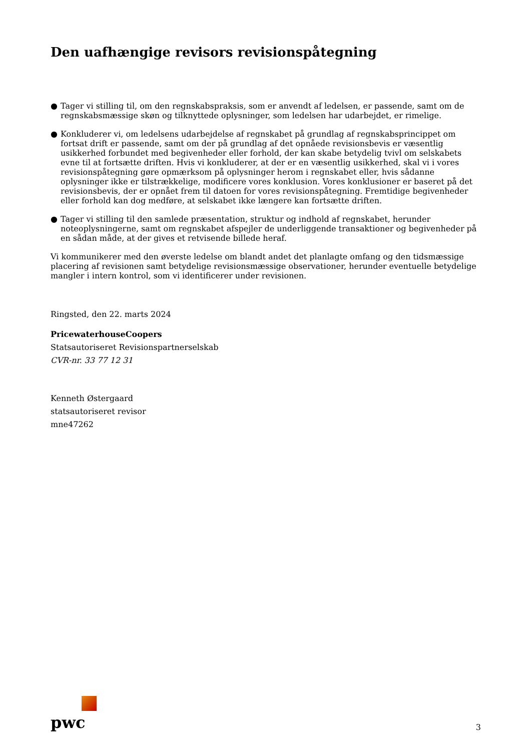Den uafhængige revisors revisionspåtegning
● Tager vi stilling til, om den regnskabspraksis, som er anvendt af ledelsen, er passende, samt om de regnskabsmæssige skøn og tilknyttede oplysninger, som ledelsen har udarbejdet, er rimelige.
● Konkluderer vi, om ledelsens udarbejdelse af regnskabet på grundlag af regnskabsprincippet om fortsat drift er passende, samt om der på grundlag af det opnåede revisionsbevis er væsentlig usikkerhed forbundet med begivenheder eller forhold, der kan skabe betydelig tvivl om selskabets evne til at fortsætte driften. Hvis vi konkluderer, at der er en væsentlig usikkerhed, skal vi i vores revisionspåtegning gøre opmærksom på oplysninger herom i regnskabet eller, hvis sådanne oplysninger ikke er tilstrækkelige, modificere vores konklusion. Vores konklusioner er baseret på det revisionsbevis, der er opnået frem til datoen for vores revisionspåtegning. Fremtidige begivenheder eller forhold kan dog medføre, at selskabet ikke længere kan fortsætte driften.
● Tager vi stilling til den samlede præsentation, struktur og indhold af regnskabet, herunder noteoplysningerne, samt om regnskabet afspejler de underliggende transaktioner og begivenheder på en sådan måde, at der gives et retvisende billede heraf.
Vi kommunikerer med den øverste ledelse om blandt andet det planlagte omfang og den tidsmæssige placering af revisionen samt betydelige revisionsmæssige observationer, herunder eventuelle betydelige mangler i intern kontrol, som vi identificerer under revisionen.
Ringsted, den 22. marts 2024
PricewaterhouseCoopers
Statsautoriseret Revisionspartnerselskab
CVR-nr. 33 77 12 31
Kenneth Østergaard
statsautoriseret revisor
mne47262
pwc
3